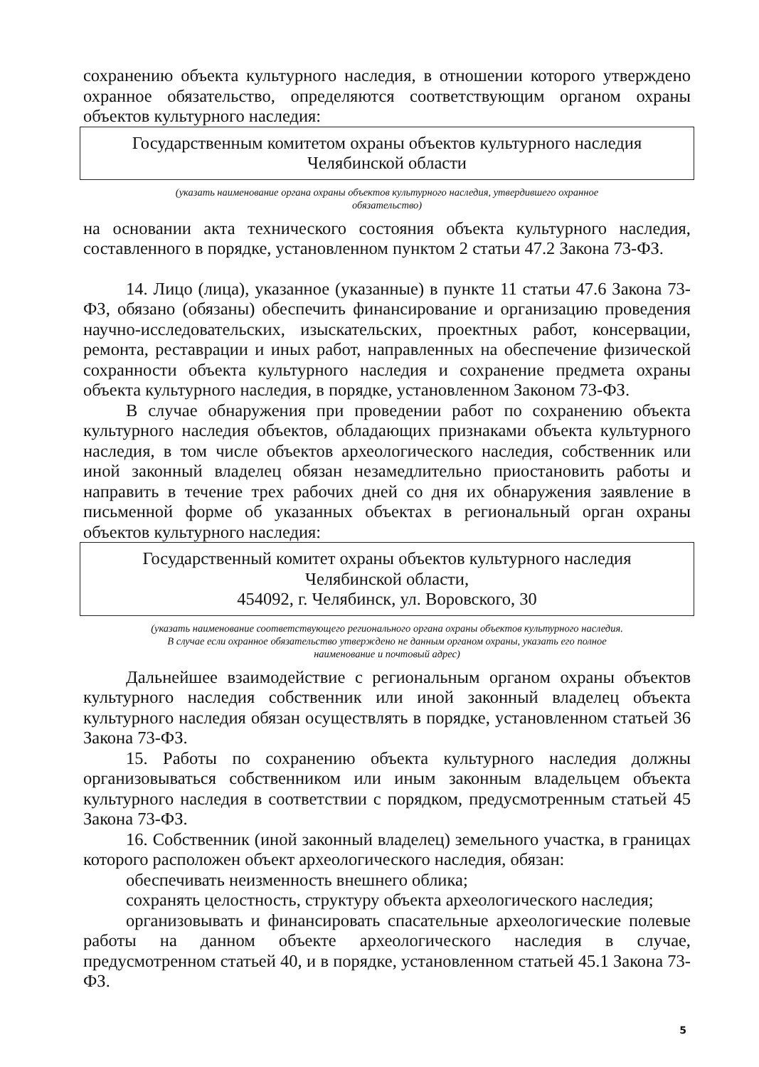сохранению объекта культурного наследия, в отношении которого утверждено охранное обязательство, определяются соответствующим органом охраны объектов культурного наследия:
Государственным комитетом охраны объектов культурного наследия
Челябинской области
(указать наименование органа охраны объектов культурного наследия, утвердившего охранное
обязательство)
на основании акта технического состояния объекта культурного наследия, составленного в порядке, установленном пунктом 2 статьи 47.2 Закона 73-ФЗ.
14. Лицо (лица), указанное (указанные) в пункте 11 статьи 47.6 Закона 73-ФЗ, обязано (обязаны) обеспечить финансирование и организацию проведения научно-исследовательских, изыскательских, проектных работ, консервации, ремонта, реставрации и иных работ, направленных на обеспечение физической сохранности объекта культурного наследия и сохранение предмета охраны объекта культурного наследия, в порядке, установленном Законом 73-ФЗ.
В случае обнаружения при проведении работ по сохранению объекта культурного наследия объектов, обладающих признаками объекта культурного наследия, в том числе объектов археологического наследия, собственник или иной законный владелец обязан незамедлительно приостановить работы и направить в течение трех рабочих дней со дня их обнаружения заявление в письменной форме об указанных объектах в региональный орган охраны объектов культурного наследия:
Государственный комитет охраны объектов культурного наследия
Челябинской области,
454092, г. Челябинск, ул. Воровского, 30
(указать наименование соответствующего регионального органа охраны объектов культурного наследия.
В случае если охранное обязательство утверждено не данным органом охраны, указать его полное
наименование и почтовый адрес)
Дальнейшее взаимодействие с региональным органом охраны объектов культурного наследия собственник или иной законный владелец объекта культурного наследия обязан осуществлять в порядке, установленном статьей 36 Закона 73-ФЗ.
15. Работы по сохранению объекта культурного наследия должны организовываться собственником или иным законным владельцем объекта культурного наследия в соответствии с порядком, предусмотренным статьей 45 Закона 73-ФЗ.
16. Собственник (иной законный владелец) земельного участка, в границах которого расположен объект археологического наследия, обязан:
обеспечивать неизменность внешнего облика;
сохранять целостность, структуру объекта археологического наследия;
организовывать и финансировать спасательные археологические полевые работы на данном объекте археологического наследия в случае, предусмотренном статьей 40, и в порядке, установленном статьей 45.1 Закона 73-ФЗ.
5